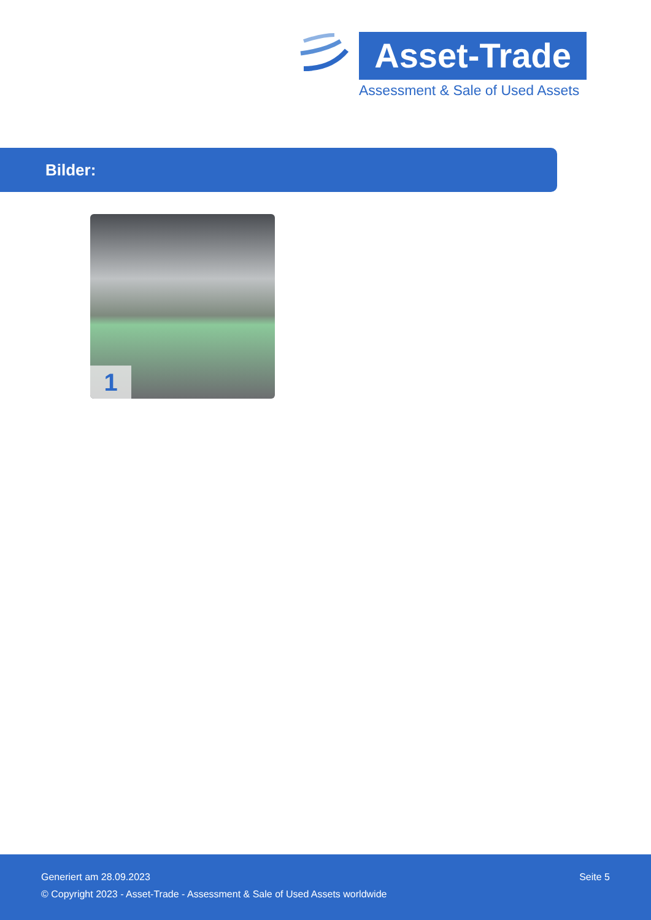Asset-Trade
Assessment & Sale of Used Assets
Bilder:
1
Generiert am 28.09.2023 Seite 5
© Copyright 2023 - Asset-Trade - Assessment & Sale of Used Assets worldwide